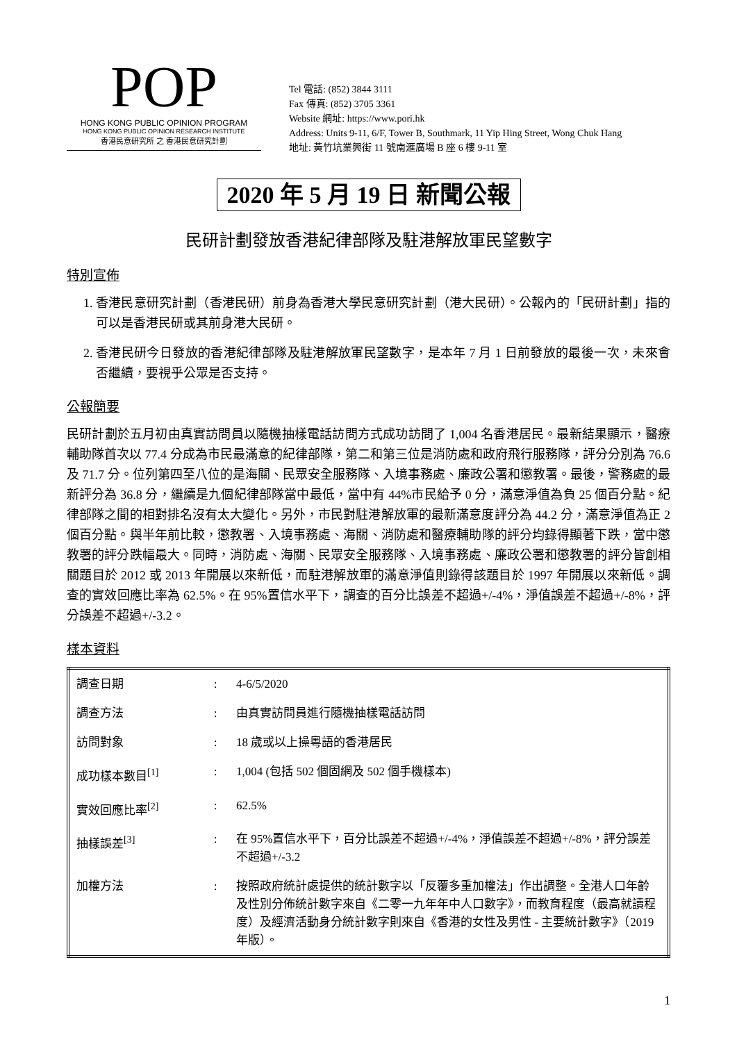POP
HONG KONG PUBLIC OPINION PROGRAM
HONG KONG PUBLIC OPINION RESEARCH INSTITUTE
香港民意研究所 之 香港民意研究計劃
Tel 電話: (852) 3844 3111
Fax 傳真: (852) 3705 3361
Website 網址: https://www.pori.hk
Address: Units 9-11, 6/F, Tower B, Southmark, 11 Yip Hing Street, Wong Chuk Hang
地址: 黃竹坑業興街 11 號南滙廣場 B 座 6 樓 9-11 室
2020 年 5 月 19 日 新聞公報
民研計劃發放香港紀律部隊及駐港解放軍民望數字
特別宣佈
1. 香港民意研究計劃（香港民研）前身為香港大學民意研究計劃（港大民研）。公報內的「民研計劃」指的可以是香港民研或其前身港大民研。
2. 香港民研今日發放的香港紀律部隊及駐港解放軍民望數字，是本年 7 月 1 日前發放的最後一次，未來會否繼續，要視乎公眾是否支持。
公報簡要
民研計劃於五月初由真實訪問員以隨機抽樣電話訪問方式成功訪問了 1,004 名香港居民。最新結果顯示，醫療輔助隊首次以 77.4 分成為市民最滿意的紀律部隊，第二和第三位是消防處和政府飛行服務隊，評分分別為 76.6 及 71.7 分。位列第四至八位的是海關、民眾安全服務隊、入境事務處、廉政公署和懲教署。最後，警務處的最新評分為 36.8 分，繼續是九個紀律部隊當中最低，當中有 44%市民給予 0 分，滿意淨值為負 25 個百分點。紀律部隊之間的相對排名沒有太大變化。另外，市民對駐港解放軍的最新滿意度評分為 44.2 分，滿意淨值為正 2 個百分點。與半年前比較，懲教署、入境事務處、海關、消防處和醫療輔助隊的評分均錄得顯著下跌，當中懲教署的評分跌幅最大。同時，消防處、海關、民眾安全服務隊、入境事務處、廉政公署和懲教署的評分皆創相關題目於 2012 或 2013 年開展以來新低，而駐港解放軍的滿意淨值則錄得該題目於 1997 年開展以來新低。調查的實效回應比率為 62.5%。在 95%置信水平下，調查的百分比誤差不超過+/-4%，淨值誤差不超過+/-8%，評分誤差不超過+/-3.2。
樣本資料
| 調查日期 | : | 4-6/5/2020 |
| 調查方法 | : | 由真實訪問員進行隨機抽樣電話訪問 |
| 訪問對象 | : | 18 歲或以上操粵語的香港居民 |
| 成功樣本數目<sup>[1]</sup> | : | 1,004 (包括 502 個固網及 502 個手機樣本) |
| 實效回應比率<sup>[2]</sup> | : | 62.5% |
| 抽樣誤差<sup>[3]</sup> | : | 在 95%置信水平下，百分比誤差不超過+/-4%，淨值誤差不超過+/-8%，評分誤差不超過+/-3.2 |
| 加權方法 | : | 按照政府統計處提供的統計數字以「反覆多重加權法」作出調整。全港人口年齡及性別分佈統計數字來自《二零一九年年中人口數字》，而教育程度（最高就讀程度）及經濟活動身分統計數字則來自《香港的女性及男性 - 主要統計數字》（2019 年版）。 |
1